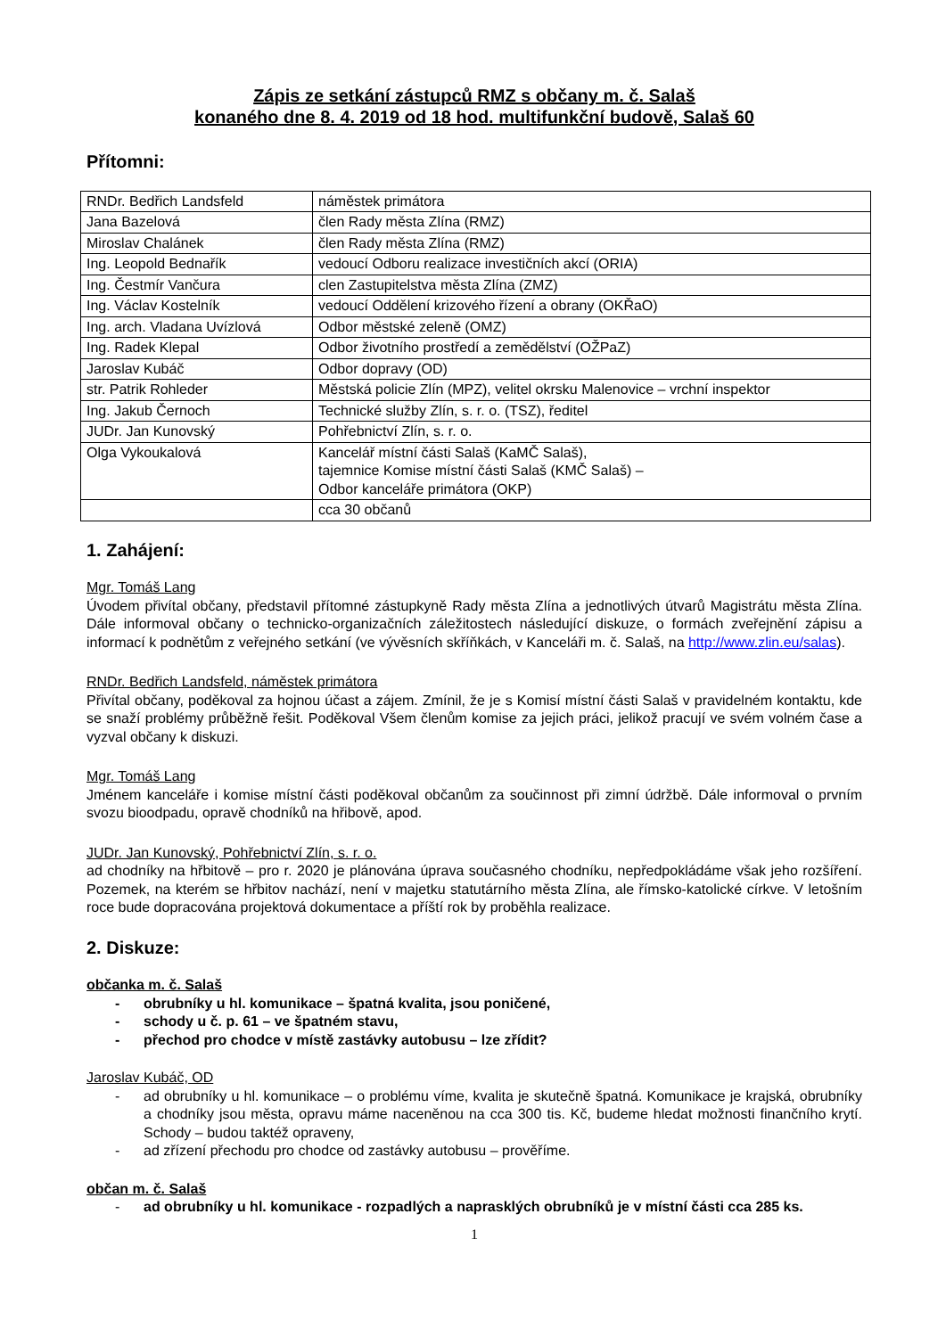Zápis ze setkání zástupců RMZ s občany m. č. Salaš
konaného dne 8. 4. 2019 od 18 hod. multifunkční budově, Salaš 60
Přítomni:
| RNDr. Bedřich Landsfeld | náměstek primátora |
| Jana Bazelová | člen Rady města Zlína (RMZ) |
| Miroslav Chalánek | člen Rady města Zlína (RMZ) |
| Ing. Leopold Bednařík | vedoucí Odboru realizace investičních akcí (ORIA) |
| Ing. Čestmír Vančura | clen Zastupitelstva města Zlína (ZMZ) |
| Ing. Václav Kostelník | vedoucí Oddělení krizového řízení a obrany (OKŘaO) |
| Ing. arch. Vladana Uvízlová | Odbor městské zeleně (OMZ) |
| Ing. Radek Klepal | Odbor životního prostředí a zemědělství (OŽPaZ) |
| Jaroslav Kubáč | Odbor dopravy (OD) |
| str. Patrik Rohleder | Městská policie Zlín (MPZ), velitel okrsku Malenovice – vrchní inspektor |
| Ing. Jakub Černoch | Technické služby Zlín, s. r. o. (TSZ), ředitel |
| JUDr. Jan Kunovský | Pohřebnictví Zlín, s. r. o. |
| Olga Vykoukalová | Kancelář místní části Salaš (KaMČ Salaš), tajemnice Komise místní části Salaš (KMČ Salaš) – Odbor kanceláře primátora (OKP) |
| | cca 30 občanů |
1. Zahájení:
Mgr. Tomáš Lang
Úvodem přivítal občany, představil přítomné zástupkyně Rady města Zlína a jednotlivých útvarů Magistrátu města Zlína. Dále informoval občany o technicko-organizačních záležitostech následující diskuze, o formách zveřejnění zápisu a informací k podnětům z veřejného setkání (ve vývěsních skříňkách, v Kanceláři m. č. Salaš, na http://www.zlin.eu/salas).
RNDr. Bedřich Landsfeld, náměstek primátora
Přivítal občany, poděkoval za hojnou účast a zájem. Zmínil, že je s Komisí místní části Salaš v pravidelném kontaktu, kde se snaží problémy průběžně řešit. Poděkoval Všem členům komise za jejich práci, jelikož pracují ve svém volném čase a vyzval občany k diskuzi.
Mgr. Tomáš Lang
Jménem kanceláře i komise místní části poděkoval občanům za součinnost při zimní údržbě. Dále informoval o prvním svozu bioodpadu, opravě chodníků na hřibově, apod.
JUDr. Jan Kunovský, Pohřebnictví Zlín, s. r. o.
ad chodníky na hřbitově – pro r. 2020 je plánována úprava současného chodníku, nepředpokládáme však jeho rozšíření. Pozemek, na kterém se hřbitov nachází, není v majetku statutárního města Zlína, ale římsko-katolické církve. V letošním roce bude dopracována projektová dokumentace a příští rok by proběhla realizace.
2. Diskuze:
občanka m. č. Salaš
- obrubníky u hl. komunikace – špatná kvalita, jsou poničené,
- schody u č. p. 61 – ve špatném stavu,
- přechod pro chodce v místě zastávky autobusu – lze zřídit?
Jaroslav Kubáč, OD
- ad obrubníky u hl. komunikace – o problému víme, kvalita je skutečně špatná. Komunikace je krajská, obrubníky a chodníky jsou města, opravu máme naceněnou na cca 300 tis. Kč, budeme hledat možnosti finančního krytí. Schody – budou taktéž opraveny,
- ad zřízení přechodu pro chodce od zastávky autobusu – prověříme.
občan m. č. Salaš
- ad obrubníky u hl. komunikace - rozpadlých a naprasklých obrubníků je v místní části cca 285 ks.
1